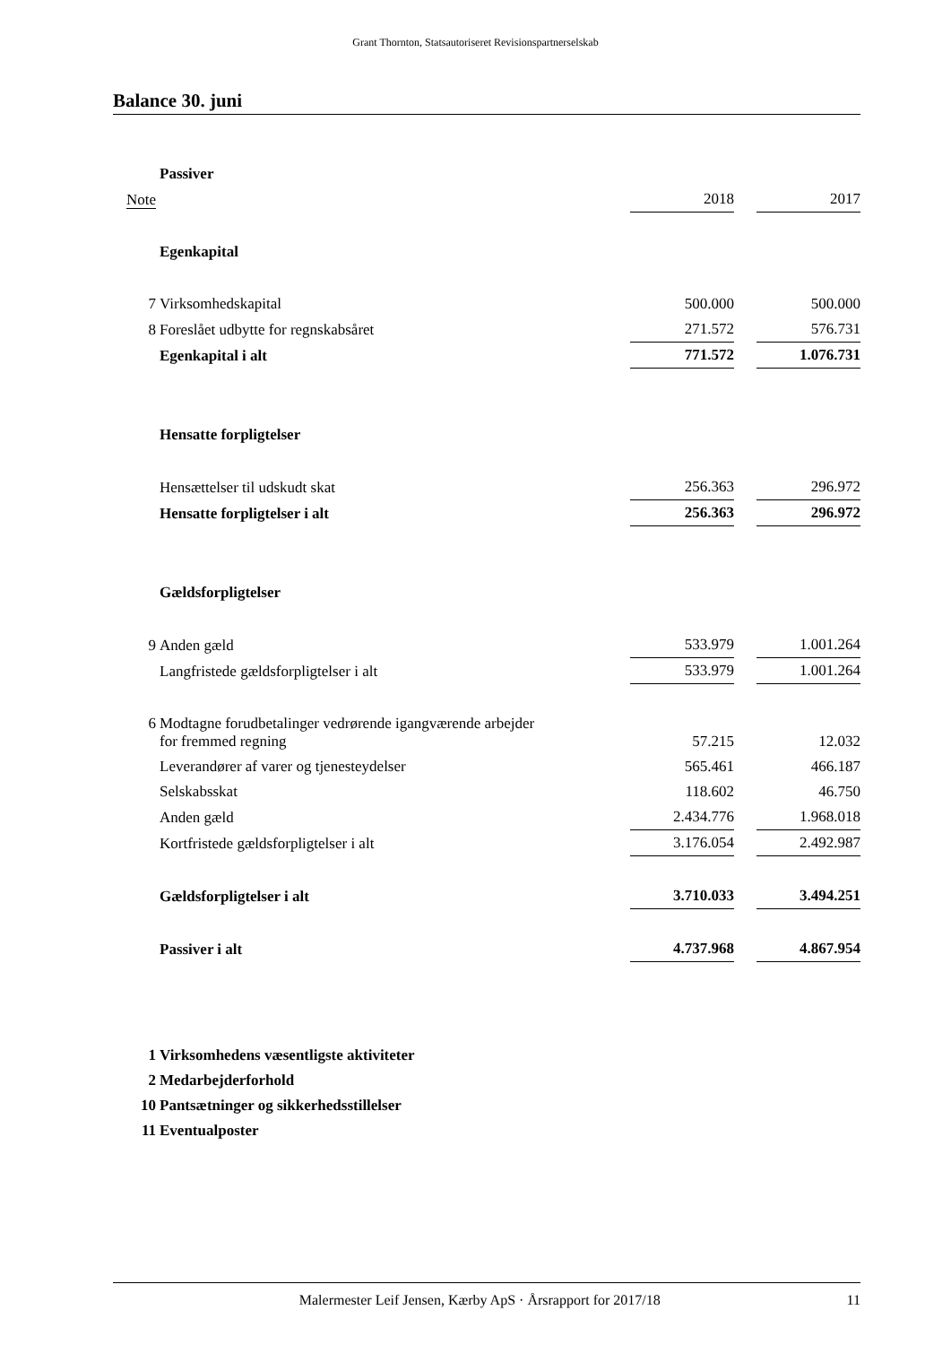Grant Thornton, Statsautoriseret Revisionspartnerselskab
Balance 30. juni
| | Passiver | | | |
| Note | | 2018 | | 2017 |
| | Egenkapital | | | |
| 7 | Virksomhedskapital | 500.000 | | 500.000 |
| 8 | Foreslået udbytte for regnskabsåret | 271.572 | | 576.731 |
| | Egenkapital i alt | 771.572 | | 1.076.731 |
| | Hensatte forpligtelser | | | |
| | Hensættelser til udskudt skat | 256.363 | | 296.972 |
| | Hensatte forpligtelser i alt | 256.363 | | 296.972 |
| | Gældsforpligtelser | | | |
| 9 | Anden gæld | 533.979 | | 1.001.264 |
| | Langfristede gældsforpligtelser i alt | 533.979 | | 1.001.264 |
| 6 | Modtagne forudbetalinger vedrørende igangværende arbejder for fremmed regning | 57.215 | | 12.032 |
| | Leverandører af varer og tjenesteydelser | 565.461 | | 466.187 |
| | Selskabsskat | 118.602 | | 46.750 |
| | Anden gæld | 2.434.776 | | 1.968.018 |
| | Kortfristede gældsforpligtelser i alt | 3.176.054 | | 2.492.987 |
| | Gældsforpligtelser i alt | 3.710.033 | | 3.494.251 |
| | Passiver i alt | 4.737.968 | | 4.867.954 |
| 1 | Virksomhedens væsentligste aktiviteter | | | |
| 2 | Medarbejderforhold | | | |
| 10 | Pantsætninger og sikkerhedsstillelser | | | |
| 11 | Eventualposter | | | |
Malermester Leif Jensen, Kærby ApS · Årsrapport for 2017/18 11